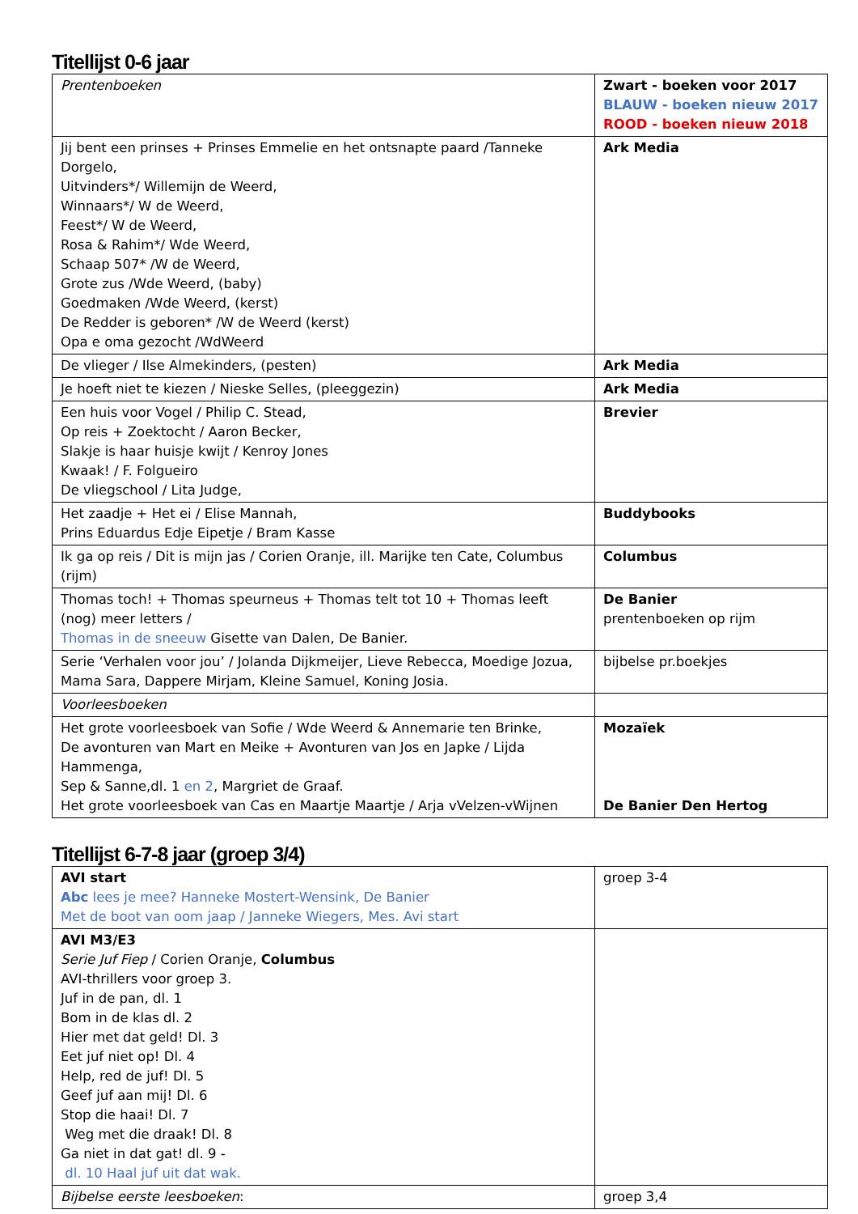Titellijst 0-6 jaar
| Prentenboeken | Zwart - boeken voor 2017 BLAUW - boeken nieuw 2017 ROOD - boeken nieuw 2018 |
| Jij bent een prinses + Prinses Emmelie en het ontsnapte paard /Tanneke Dorgelo, Uitvinders*/ Willemijn de Weerd, Winnaars*/ W de Weerd, Feest*/ W de Weerd, Rosa & Rahim*/ Wde Weerd, Schaap 507* /W de Weerd, Grote zus /Wde Weerd, (baby) Goedmaken /Wde Weerd, (kerst) De Redder is geboren* /W de Weerd (kerst) Opa e oma gezocht /WdWeerd | Ark Media |
| De vlieger / Ilse Almekinders, (pesten) | Ark Media |
| Je hoeft niet te kiezen / Nieske Selles, (pleeggezin) | Ark Media |
| Een huis voor Vogel / Philip C. Stead, Op reis + Zoektocht / Aaron Becker, Slakje is haar huisje kwijt / Kenroy Jones Kwaak! / F. Folgueiro De vliegschool / Lita Judge, | Brevier |
| Het zaadje + Het ei / Elise Mannah, Prins Eduardus Edje Eipetje / Bram Kasse | Buddybooks |
| Ik ga op reis / Dit is mijn jas / Corien Oranje, ill. Marijke ten Cate, Columbus (rijm) | Columbus |
| Thomas toch! + Thomas speurneus + Thomas telt tot 10 + Thomas leeft (nog) meer letters / Thomas in de sneeuw Gisette van Dalen, De Banier. | De Banier prentenboeken op rijm |
| Serie ‘Verhalen voor jou’ / Jolanda Dijkmeijer, Lieve Rebecca, Moedige Jozua, Mama Sara, Dappere Mirjam, Kleine Samuel, Koning Josia. | bijbelse pr.boekjes |
| Voorleesboeken | |
| Het grote voorleesboek van Sofie / Wde Weerd & Annemarie ten Brinke, De avonturen van Mart en Meike + Avonturen van Jos en Japke / Lijda Hammenga, Sep & Sanne,dl. 1 en 2 , Margriet de Graaf. Het grote voorleesboek van Cas en Maartje Maartje / Arja vVelzen-vWijnen | Mozaïek De Banier Den Hertog |
Titellijst 6-7-8 jaar (groep 3/4)
| AVI start Abc lees je mee? Hanneke Mostert-Wensink, De Banier Met de boot van oom jaap / Janneke Wiegers, Mes. Avi start | groep 3-4 |
| AVI M3/E3 Serie Juf Fiep / Corien Oranje, Columbus AVI-thrillers voor groep 3. Juf in de pan, dl. 1 Bom in de klas dl. 2 Hier met dat geld! Dl. 3 Eet juf niet op! Dl. 4 Help, red de juf! Dl. 5 Geef juf aan mij! Dl. 6 Stop die haai! Dl. 7 Weg met die draak! Dl. 8 Ga niet in dat gat! dl. 9 - dl. 10 Haal juf uit dat wak. | |
| Bijbelse eerste leesboeken : | groep 3,4 |